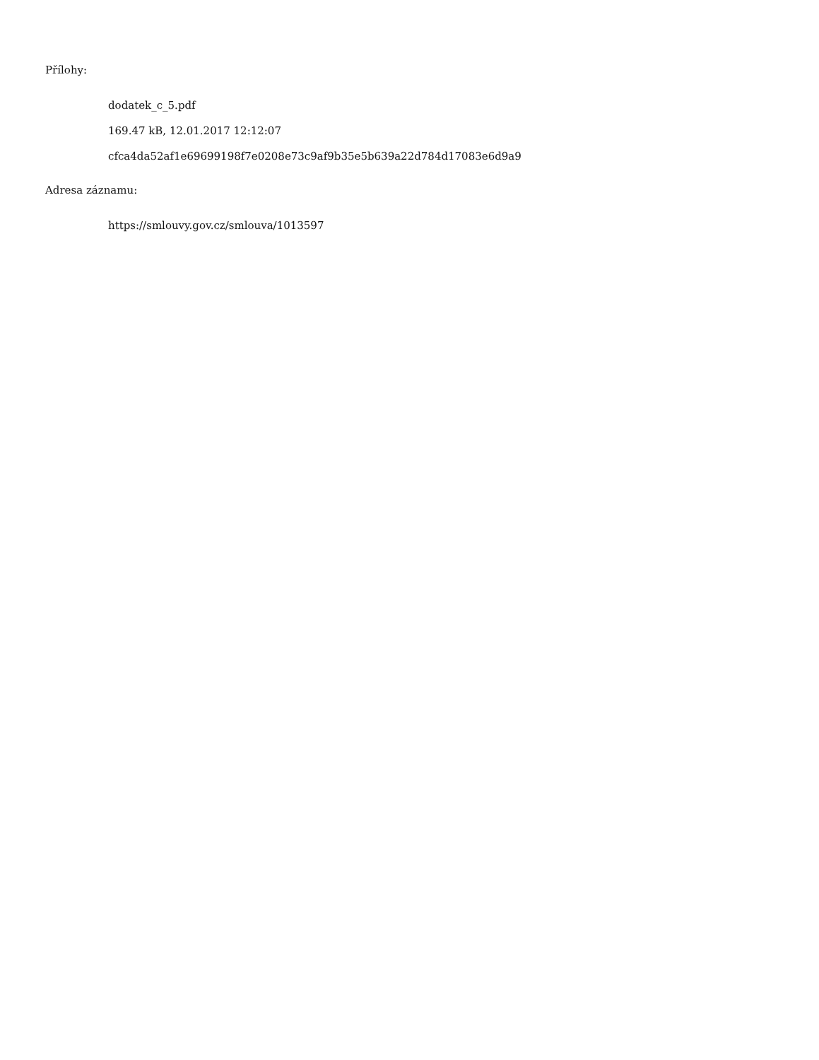Přílohy:
dodatek_c_5.pdf
169.47 kB, 12.01.2017 12:12:07
cfca4da52af1e69699198f7e0208e73c9af9b35e5b639a22d784d17083e6d9a9
Adresa záznamu:
https://smlouvy.gov.cz/smlouva/1013597